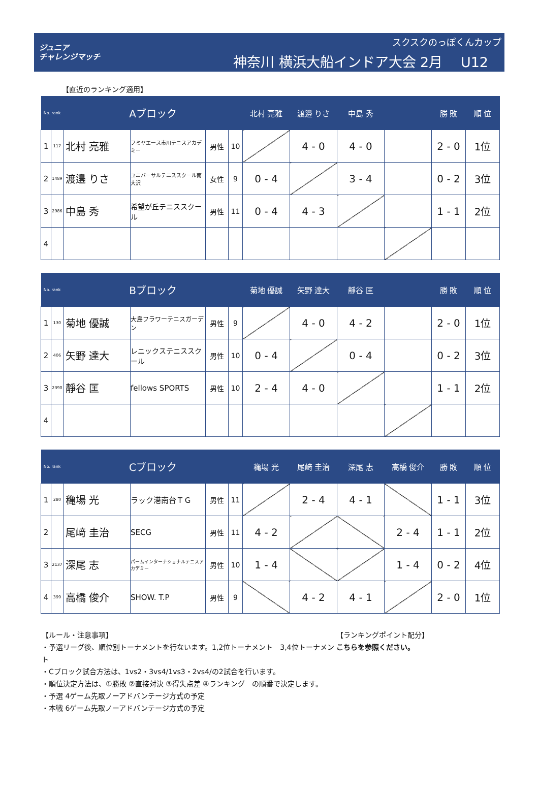ジュニア
チャレンジマッチ
スクスクのっぽくんカップ
神奈川 横浜大船インドア大会 2月　 U12
【直近のランキング適用】
| No. rank | | Aブロック | | | | 北村 亮雅 | 渡邉 りさ | 中島 秀 | | 勝 敗 | 順 位 |
| --- | --- | --- | --- | --- | --- | --- | --- | --- | --- | --- | --- |
| 1 | 117 | 北村 亮雅 | フミヤエース市川テニスアカデミー | 男性 | 10 | | 4 - 0 | 4 - 0 | | 2 - 0 | 1位 |
| 2 | 1489 | 渡邉 りさ | ユニバーサルテニススクール南大沢 | 女性 | 9 | 0 - 4 | | 3 - 4 | | 0 - 2 | 3位 |
| 3 | 2986 | 中島 秀 | 希望が丘テニススクール | 男性 | 11 | 0 - 4 | 4 - 3 | | | 1 - 1 | 2位 |
| 4 | | | | | | | | | | | |
| No. rank | | Bブロック | | | | 菊地 優誠 | 矢野 達大 | 靜谷 匡 | | 勝 敗 | 順 位 |
| --- | --- | --- | --- | --- | --- | --- | --- | --- | --- | --- | --- |
| 1 | 130 | 菊地 優誠 | 大島フラワーテニスガーデン | 男性 | 9 | | 4 - 0 | 4 - 2 | | 2 - 0 | 1位 |
| 2 | 406 | 矢野 達大 | レニックステニススクール | 男性 | 10 | 0 - 4 | | 0 - 4 | | 0 - 2 | 3位 |
| 3 | 2390 | 靜谷 匡 | fellows SPORTS | 男性 | 10 | 2 - 4 | 4 - 0 | | | 1 - 1 | 2位 |
| 4 | | | | | | | | | | | |
| No. rank | | Cブロック | | | | 穐場 光 | 尾﨑 圭治 | 深尾 志 | 高橋 俊介 | 勝 敗 | 順 位 |
| --- | --- | --- | --- | --- | --- | --- | --- | --- | --- | --- | --- |
| 1 | 280 | 穐場 光 | ラック港南台ＴＧ | 男性 | 11 | | 2 - 4 | 4 - 1 | | 1 - 1 | 3位 |
| 2 | | 尾﨑 圭治 | SECG | 男性 | 11 | 4 - 2 | | | 2 - 4 | 1 - 1 | 2位 |
| 3 | 2137 | 深尾 志 | パームインターナショナルテニスアカデミー | 男性 | 10 | 1 - 4 | | | 1 - 4 | 0 - 2 | 4位 |
| 4 | 399 | 高橋 俊介 | SHOW. T.P | 男性 | 9 | | 4 - 2 | 4 - 1 | | 2 - 0 | 1位 |
【ルール・注意事項】
・予選リーグ後、順位別トーナメントを行ないます。1,2位トーナメント　3,4位トーナメント
・Cブロック試合方法は、1vs2・3vs4/1vs3・2vs4/の2試合を行います。
・順位決定方法は、①勝敗 ②直接対決 ③得失点差 ④ランキング　の順番で決定します。
・予選 4ゲーム先取ノーアドバンテージ方式の予定
・本戦 6ゲーム先取ノーアドバンテージ方式の予定
【ランキングポイント配分】
こちらを参照ください。